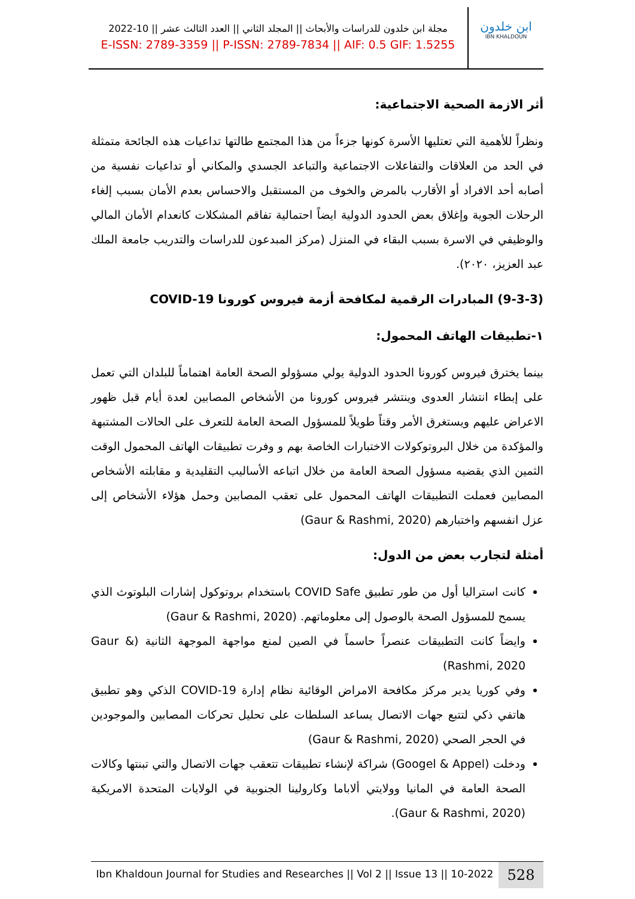مجلة ابن خلدون للدراسات والأبحاث || المجلد الثاني || العدد الثالث عشر || 10-2022
E-ISSN: 2789-3359 || P-ISSN: 2789-7834 || AIF: 0.5 GIF: 1.5255
ابن خلدون
IBN KHALDOUN
أثر الازمة الصحية الاجتماعية:
ونظراً للأهمية التي تعتليها الأسرة كونها جزءاً من هذا المجتمع طالتها تداعيات هذه الجائحة متمثلة في الحد من العلاقات والتفاعلات الاجتماعية والتباعد الجسدي والمكاني أو تداعيات نفسية من أصابه أحد الافراد أو الأقارب بالمرض والخوف من المستقبل والاحساس بعدم الأمان بسبب إلغاء الرحلات الجوية وإغلاق بعض الحدود الدولية ايضاً احتمالية تفاقم المشكلات كانعدام الأمان المالي والوظيفي في الاسرة بسبب البقاء في المنزل (مركز المبدعون للدراسات والتدريب جامعة الملك عبد العزيز، ٢٠٢٠).
(9-3-3) المبادرات الرقمية لمكافحة أزمة فيروس كورونا COVID-19
١-تطبيقات الهاتف المحمول:
بينما يخترق فيروس كورونا الحدود الدولية يولي مسؤولو الصحة العامة اهتماماً للبلدان التي تعمل على إبطاء انتشار العدوى وينتشر فيروس كورونا من الأشخاص المصابين لعدة أيام قبل ظهور الاعراض عليهم ويستغرق الأمر وقتاً طويلاً للمسؤول الصحة العامة للتعرف على الحالات المشتبهة والمؤكدة من خلال البروتوكولات الاختبارات الخاصة بهم و وفرت تطبيقات الهاتف المحمول الوقت الثمين الذي يقضيه مسؤول الصحة العامة من خلال اتباعه الأساليب التقليدية و مقابلته الأشخاص المصابين فعملت التطبيقات الهاتف المحمول على تعقب المصابين وحمل هؤلاء الأشخاص إلى عزل انفسهم واختبارهم (Gaur & Rashmi, 2020)
أمثلة لتجارب بعض من الدول:
كانت استراليا أول من طور تطبيق COVID Safe باستخدام بروتوكول إشارات البلوتوث الذي يسمح للمسؤول الصحة بالوصول إلى معلوماتهم. (Gaur & Rashmi, 2020)
وايضاً كانت التطبيقات عنصراً حاسماً في الصين لمنع مواجهة الموجهة الثانية (Gaur & Rashmi, 2020)
وفي كوريا يدير مركز مكافحة الامراض الوقائية نظام إدارة COVID-19 الذكي وهو تطبيق هاتفي ذكي لتتبع جهات الاتصال يساعد السلطات على تحليل تحركات المصابين والموجودين في الحجر الصحي (Gaur & Rashmi, 2020)
ودخلت (Googel & Appel) شراكة لإنشاء تطبيقات تتعقب جهات الاتصال والتي تبنتها وكالات الصحة العامة في المانيا وولايتي ألاباما وكارولينا الجنوبية في الولايات المتحدة الامريكية (Gaur & Rashmi, 2020).
Ibn Khaldoun Journal for Studies and Researches || Vol 2 || Issue 13 || 10-2022
528